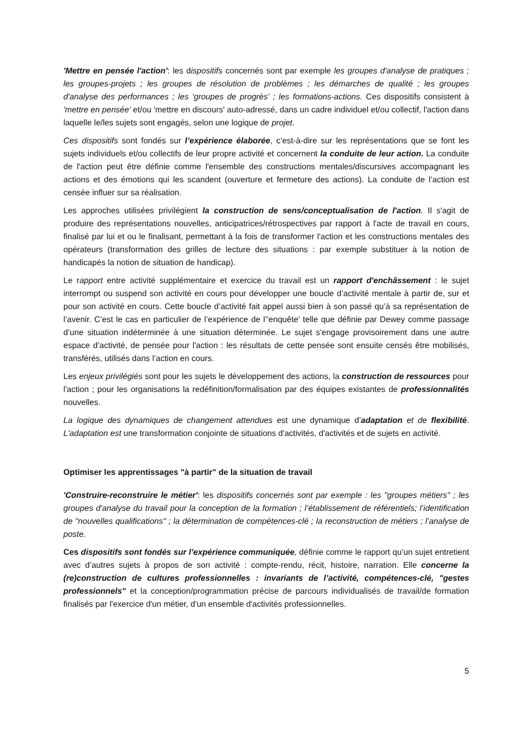'Mettre en pensée l'action': les dispositifs concernés sont par exemple les groupes d'analyse de pratiques ; les groupes-projets ; les groupes de résolution de problèmes ; les démarches de qualité ; les groupes d'analyse des performances ; les 'groupes de progrès' ; les formations-actions. Ces dispositifs consistent à 'mettre en pensée' et/ou 'mettre en discours' auto-adressé, dans un cadre individuel et/ou collectif, l'action dans laquelle le/les sujets sont engagés, selon une logique de projet.
Ces dispositifs sont fondés sur l’expérience élaborée, c’est-à-dire sur les représentations que se font les sujets individuels et/ou collectifs de leur propre activité et concernent la conduite de leur action. La conduite de l'action peut être définie comme l'ensemble des constructions mentales/discursives accompagnant les actions et des émotions qui les scandent (ouverture et fermeture des actions). La conduite de l’action est censée influer sur sa réalisation.
Les approches utilisées privilégient la construction de sens/conceptualisation de l'action. Il s'agit de produire des représentations nouvelles, anticipatrices/rétrospectives par rapport à l'acte de travail en cours, finalisé par lui et ou le finalisant, permettant à la fois de transformer l'action et les constructions mentales des opérateurs (transformation des grilles de lecture des situations : par exemple substituer à la notion de handicapés la notion de situation de handicap).
Le rapport entre activité supplémentaire et exercice du travail est un rapport d'enchâssement : le sujet interrompt ou suspend son activité en cours pour développer une boucle d’activité mentale à partir de, sur et pour son activité en cours. Cette boucle d’activité fait appel aussi bien à son passé qu’à sa représentation de l’avenir. C’est le cas en particulier de l’expérience de l’'enquête' telle que définie par Dewey comme passage d’une situation indéterminée à une situation déterminée. Le sujet s'engage provisoirement dans une autre espace d’activité, de pensée pour l'action : les résultats de cette pensée sont ensuite censés être mobilisés, transférés, utilisés dans l’action en cours.
Les enjeux privilégiés sont pour les sujets le développement des actions, la construction de ressources pour l'action ; pour les organisations la redéfinition/formalisation par des équipes existantes de professionnalités nouvelles.
La logique des dynamiques de changement attendues est une dynamique d’adaptation et de flexibilité. L'adaptation est une transformation conjointe de situations d'activités, d'activités et de sujets en activité.
Optimiser les apprentissages "à partir" de la situation de travail
'Construire-reconstruire le métier': les dispositifs concernés sont par exemple : les "groupes métiers" ; les groupes d'analyse du travail pour la conception de la formation ; l’établissement de référentiels; l’identification de "nouvelles qualifications" ; la détermination de compétences-clé ; la reconstruction de métiers ; l’analyse de poste.
Ces dispositifs sont fondés sur l’expérience communiquée, définie comme le rapport qu’un sujet entretient avec d’autres sujets à propos de son activité : compte-rendu, récit, histoire, narration. Elle concerne la (re)construction de cultures professionnelles : invariants de l’activité, compétences-clé, "gestes professionnels" et la conception/programmation précise de parcours individualisés de travail/de formation finalisés par l'exercice d'un métier, d'un ensemble d'activités professionnelles.
5